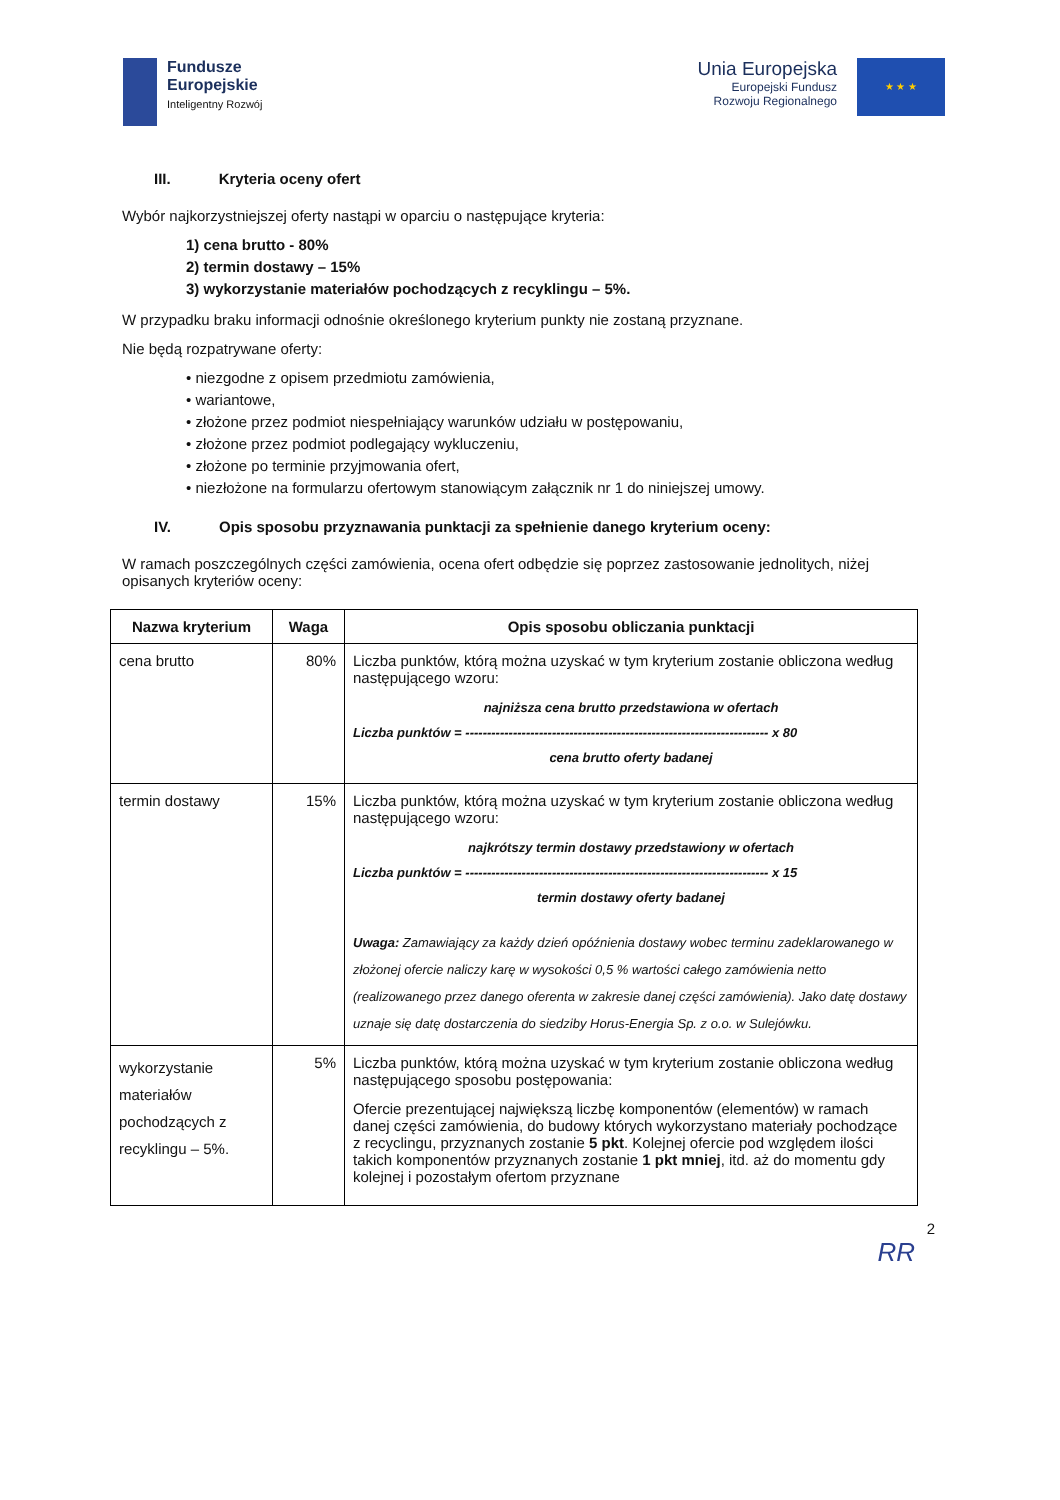Fundusze
Europejskie
Inteligentny Rozwój
Unia Europejska
Europejski Fundusz
Rozwoju Regionalnego
★ ★ ★
III. Kryteria oceny ofert
Wybór najkorzystniejszej oferty nastąpi w oparciu o następujące kryteria:
1) cena brutto - 80%
2) termin dostawy – 15%
3) wykorzystanie materiałów pochodzących z recyklingu – 5%.
W przypadku braku informacji odnośnie określonego kryterium punkty nie zostaną przyznane.
Nie będą rozpatrywane oferty:
• niezgodne z opisem przedmiotu zamówienia,
• wariantowe,
• złożone przez podmiot niespełniający warunków udziału w postępowaniu,
• złożone przez podmiot podlegający wykluczeniu,
• złożone po terminie przyjmowania ofert,
• niezłożone na formularzu ofertowym stanowiącym załącznik nr 1 do niniejszej umowy.
IV. Opis sposobu przyznawania punktacji za spełnienie danego kryterium oceny:
W ramach poszczególnych części zamówienia, ocena ofert odbędzie się poprzez zastosowanie jednolitych, niżej opisanych kryteriów oceny:
| Nazwa kryterium | Waga | Opis sposobu obliczania punktacji |
| --- | --- | --- |
| cena brutto | 80% | Liczba punktów, którą można uzyskać w tym kryterium zostanie obliczona według następującego wzoru: najniższa cena brutto przedstawiona w ofertach Liczba punktów = ---------------------------------------------------------------------- x 80 cena brutto oferty badanej |
| termin dostawy | 15% | Liczba punktów, którą można uzyskać w tym kryterium zostanie obliczona według następującego wzoru: najkrótszy termin dostawy przedstawiony w ofertach Liczba punktów = ---------------------------------------------------------------------- x 15 termin dostawy oferty badanej Uwaga: Zamawiający za każdy dzień opóźnienia dostawy wobec terminu zadeklarowanego w złożonej ofercie naliczy karę w wysokości 0,5 % wartości całego zamówienia netto (realizowanego przez danego oferenta w zakresie danej części zamówienia). Jako datę dostawy uznaje się datę dostarczenia do siedziby Horus-Energia Sp. z o.o. w Sulejówku. |
| wykorzystanie materiałów pochodzących z recyklingu – 5%. | 5% | Liczba punktów, którą można uzyskać w tym kryterium zostanie obliczona według następującego sposobu postępowania: Ofercie prezentującej największą liczbę komponentów (elementów) w ramach danej części zamówienia, do budowy których wykorzystano materiały pochodzące z recyclingu, przyznanych zostanie 5 pkt . Kolejnej ofercie pod względem ilości takich komponentów przyznanych zostanie 1 pkt mniej , itd. aż do momentu gdy kolejnej i pozostałym ofertom przyznane |
2
RR